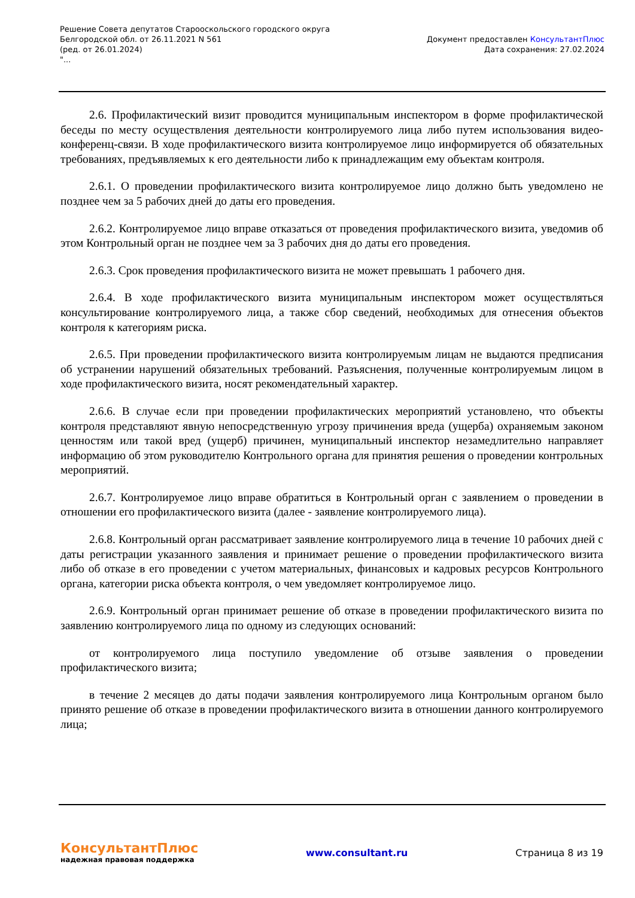Решение Совета депутатов Старооскольского городского округа
Белгородской обл. от 26.11.2021 N 561
(ред. от 26.01.2024)
"...
Документ предоставлен КонсультантПлюс
Дата сохранения: 27.02.2024
2.6. Профилактический визит проводится муниципальным инспектором в форме профилактической беседы по месту осуществления деятельности контролируемого лица либо путем использования видео-конференц-связи. В ходе профилактического визита контролируемое лицо информируется об обязательных требованиях, предъявляемых к его деятельности либо к принадлежащим ему объектам контроля.
2.6.1. О проведении профилактического визита контролируемое лицо должно быть уведомлено не позднее чем за 5 рабочих дней до даты его проведения.
2.6.2. Контролируемое лицо вправе отказаться от проведения профилактического визита, уведомив об этом Контрольный орган не позднее чем за 3 рабочих дня до даты его проведения.
2.6.3. Срок проведения профилактического визита не может превышать 1 рабочего дня.
2.6.4. В ходе профилактического визита муниципальным инспектором может осуществляться консультирование контролируемого лица, а также сбор сведений, необходимых для отнесения объектов контроля к категориям риска.
2.6.5. При проведении профилактического визита контролируемым лицам не выдаются предписания об устранении нарушений обязательных требований. Разъяснения, полученные контролируемым лицом в ходе профилактического визита, носят рекомендательный характер.
2.6.6. В случае если при проведении профилактических мероприятий установлено, что объекты контроля представляют явную непосредственную угрозу причинения вреда (ущерба) охраняемым законом ценностям или такой вред (ущерб) причинен, муниципальный инспектор незамедлительно направляет информацию об этом руководителю Контрольного органа для принятия решения о проведении контрольных мероприятий.
2.6.7. Контролируемое лицо вправе обратиться в Контрольный орган с заявлением о проведении в отношении его профилактического визита (далее - заявление контролируемого лица).
2.6.8. Контрольный орган рассматривает заявление контролируемого лица в течение 10 рабочих дней с даты регистрации указанного заявления и принимает решение о проведении профилактического визита либо об отказе в его проведении с учетом материальных, финансовых и кадровых ресурсов Контрольного органа, категории риска объекта контроля, о чем уведомляет контролируемое лицо.
2.6.9. Контрольный орган принимает решение об отказе в проведении профилактического визита по заявлению контролируемого лица по одному из следующих оснований:
от контролируемого лица поступило уведомление об отзыве заявления о проведении профилактического визита;
в течение 2 месяцев до даты подачи заявления контролируемого лица Контрольным органом было принято решение об отказе в проведении профилактического визита в отношении данного контролируемого лица;
КонсультантПлюс
надежная правовая поддержка
www.consultant.ru Страница 8 из 19